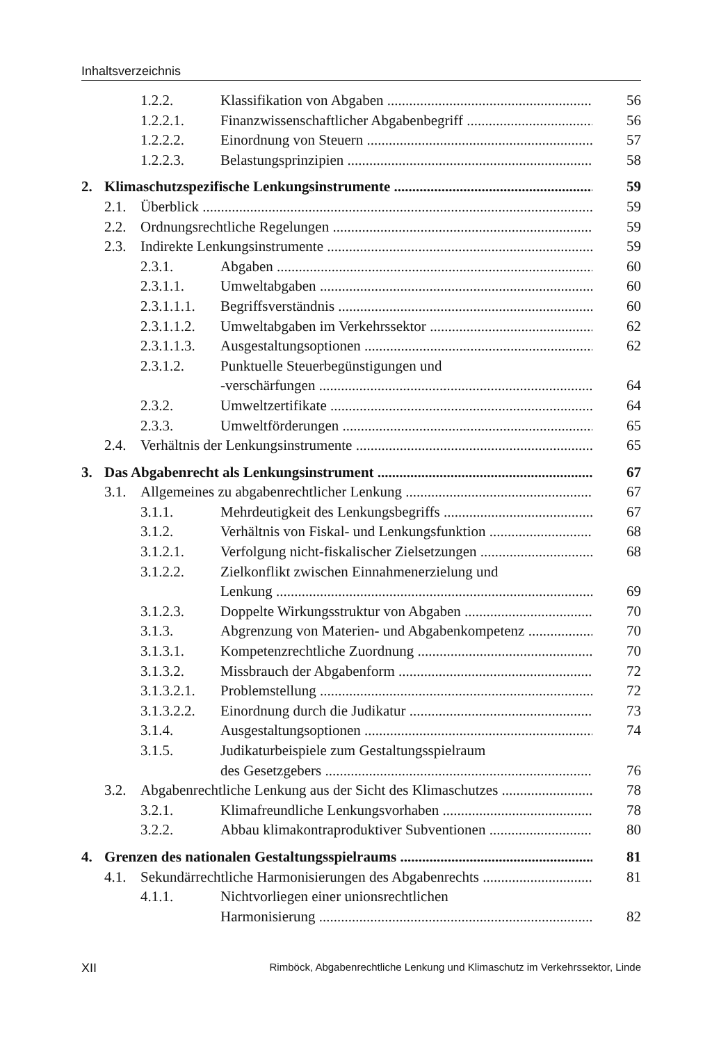Inhaltsverzeichnis
1.2.2. Klassifikation von Abgaben 56
1.2.2.1. Finanzwissenschaftlicher Abgabenbegriff 56
1.2.2.2. Einordnung von Steuern 57
1.2.2.3. Belastungsprinzipien 58
2. Klimaschutzspezifische Lenkungsinstrumente 59
2.1. Überblick 59
2.2. Ordnungsrechtliche Regelungen 59
2.3. Indirekte Lenkungsinstrumente 59
2.3.1. Abgaben 60
2.3.1.1. Umweltabgaben 60
2.3.1.1.1. Begriffsverständnis 60
2.3.1.1.2. Umweltabgaben im Verkehrssektor 62
2.3.1.1.3. Ausgestaltungsoptionen 62
2.3.1.2. Punktuelle Steuerbegünstigungen und
-verschärfungen 64
2.3.2. Umweltzertifikate 64
2.3.3. Umweltförderungen 65
2.4. Verhältnis der Lenkungsinstrumente 65
3. Das Abgabenrecht als Lenkungsinstrument 67
3.1. Allgemeines zu abgabenrechtlicher Lenkung 67
3.1.1. Mehrdeutigkeit des Lenkungsbegriffs 67
3.1.2. Verhältnis von Fiskal- und Lenkungsfunktion 68
3.1.2.1. Verfolgung nicht-fiskalischer Zielsetzungen 68
3.1.2.2. Zielkonflikt zwischen Einnahmenerzielung und
Lenkung 69
3.1.2.3. Doppelte Wirkungsstruktur von Abgaben 70
3.1.3. Abgrenzung von Materien- und Abgabenkompetenz 70
3.1.3.1. Kompetenzrechtliche Zuordnung 70
3.1.3.2. Missbrauch der Abgabenform 72
3.1.3.2.1. Problemstellung 72
3.1.3.2.2. Einordnung durch die Judikatur 73
3.1.4. Ausgestaltungsoptionen 74
3.1.5. Judikaturbeispiele zum Gestaltungsspielraum
des Gesetzgebers 76
3.2. Abgabenrechtliche Lenkung aus der Sicht des Klimaschutzes 78
3.2.1. Klimafreundliche Lenkungsvorhaben 78
3.2.2. Abbau klimakontraproduktiver Subventionen 80
4. Grenzen des nationalen Gestaltungsspielraums 81
4.1. Sekundärrechtliche Harmonisierungen des Abgabenrechts 81
4.1.1. Nichtvorliegen einer unionsrechtlichen
Harmonisierung 82
XII Rimböck, Abgabenrechtliche Lenkung und Klimaschutz im Verkehrssektor, Linde